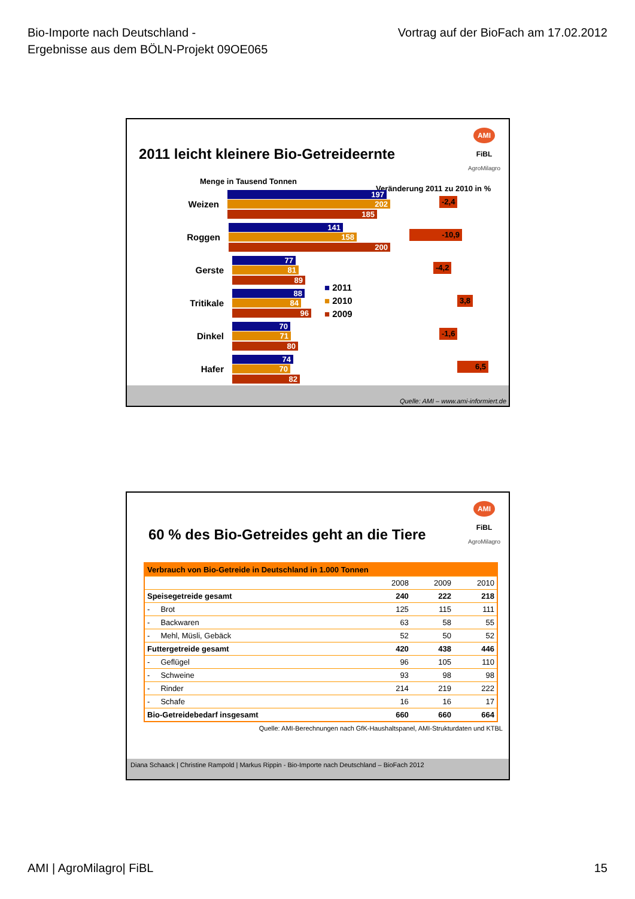Bio-Importe nach Deutschland -
Ergebnisse aus dem BÖLN-Projekt 09OE065
Vortrag auf der BioFach am 17.02.2012
AMI
FiBL
AgroMilagro
2011 leicht kleinere Bio-Getreideernte
Menge in Tausend Tonnen
Veränderung 2011 zu 2010 in %
Weizen
197
202
185
Roggen
141
158
200
Gerste
77
81
89
Tritikale
88
84
96
Dinkel
70
71
80
Hafer
74
70
82
■ 2011
■ 2010
■ 2009
-2,4
-10,9 -4,2 3,8
-1,6 6,5
Quelle: AMI – www.ami-informiert.de
AMI
FiBL
AgroMilagro
60 % des Bio-Getreides geht an die Tiere
| Verbrauch von Bio-Getreide in Deutschland in 1.000 Tonnen | | | |
| --- | --- | --- | --- |
| | 2008 | 2009 | 2010 |
| Speisegetreide gesamt | 240 | 222 | 218 |
| - Brot | 125 | 115 | 111 |
| - Backwaren | 63 | 58 | 55 |
| - Mehl, Müsli, Gebäck | 52 | 50 | 52 |
| Futtergetreide gesamt | 420 | 438 | 446 |
| - Geflügel | 96 | 105 | 110 |
| - Schweine | 93 | 98 | 98 |
| - Rinder | 214 | 219 | 222 |
| - Schafe | 16 | 16 | 17 |
| Bio-Getreidebedarf insgesamt | 660 | 660 | 664 |
Quelle: AMI-Berechnungen nach GfK-Haushaltspanel, AMI-Strukturdaten und KTBL
Diana Schaack | Christine Rampold | Markus Rippin - Bio-Importe nach Deutschland – BioFach 2012
AMI | AgroMilagro| FiBL 15